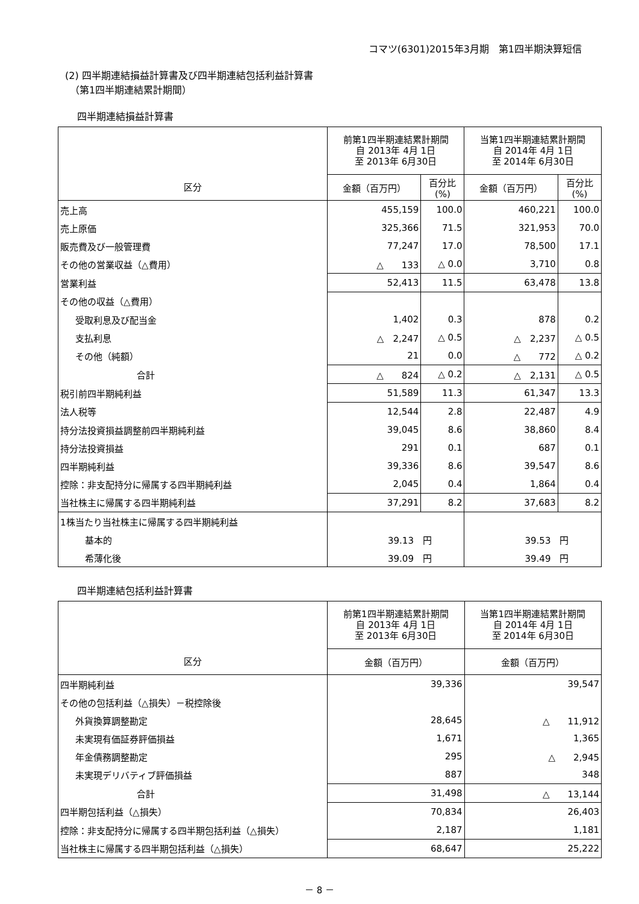コマツ(6301)2015年3月期　第1四半期決算短信
(2) 四半期連結損益計算書及び四半期連結包括利益計算書
　（第1四半期連結累計期間）
四半期連結損益計算書
| 区分 | 前第1四半期連結累計期間 自 2013年 4月 1日 至 2013年 6月30日 | | 当第1四半期連結累計期間 自 2014年 4月 1日 至 2014年 6月30日 | |
| --- | --- | --- | --- | --- |
| | 金額（百万円） | 百分比 (%) | 金額（百万円） | 百分比 (%) |
| 売上高 | 455,159 | 100.0 | 460,221 | 100.0 |
| 売上原価 | 325,366 | 71.5 | 321,953 | 70.0 |
| 販売費及び一般管理費 | 77,247 | 17.0 | 78,500 | 17.1 |
| その他の営業収益（△費用） | △ 133 | △ 0.0 | 3,710 | 0.8 |
| 営業利益 | 52,413 | 11.5 | 63,478 | 13.8 |
| その他の収益（△費用） | | | | |
| 受取利息及び配当金 | 1,402 | 0.3 | 878 | 0.2 |
| 支払利息 | △ 2,247 | △ 0.5 | △ 2,237 | △ 0.5 |
| その他（純額） | 21 | 0.0 | △ 772 | △ 0.2 |
| 合計 | △ 824 | △ 0.2 | △ 2,131 | △ 0.5 |
| 税引前四半期純利益 | 51,589 | 11.3 | 61,347 | 13.3 |
| 法人税等 | 12,544 | 2.8 | 22,487 | 4.9 |
| 持分法投資損益調整前四半期純利益 | 39,045 | 8.6 | 38,860 | 8.4 |
| 持分法投資損益 | 291 | 0.1 | 687 | 0.1 |
| 四半期純利益 | 39,336 | 8.6 | 39,547 | 8.6 |
| 控除：非支配持分に帰属する四半期純利益 | 2,045 | 0.4 | 1,864 | 0.4 |
| 当社株主に帰属する四半期純利益 | 37,291 | 8.2 | 37,683 | 8.2 |
| 1株当たり当社株主に帰属する四半期純利益 | | | | |
| 基本的 | 39.13 円 | | 39.53 円 | |
| 希薄化後 | 39.09 円 | | 39.49 円 | |
四半期連結包括利益計算書
| 区分 | 前第1四半期連結累計期間 自 2013年 4月 1日 至 2013年 6月30日 | 当第1四半期連結累計期間 自 2014年 4月 1日 至 2014年 6月30日 |
| --- | --- | --- |
| | 金額（百万円） | 金額（百万円） |
| 四半期純利益 | 39,336 | 39,547 |
| その他の包括利益（△損失）－税控除後 | | |
| 外貨換算調整勘定 | 28,645 | △ 11,912 |
| 未実現有価証券評価損益 | 1,671 | 1,365 |
| 年金債務調整勘定 | 295 | △ 2,945 |
| 未実現デリバティブ評価損益 | 887 | 348 |
| 合計 | 31,498 | △ 13,144 |
| 四半期包括利益（△損失） | 70,834 | 26,403 |
| 控除：非支配持分に帰属する四半期包括利益（△損失） | 2,187 | 1,181 |
| 当社株主に帰属する四半期包括利益（△損失） | 68,647 | 25,222 |
－ 8 －